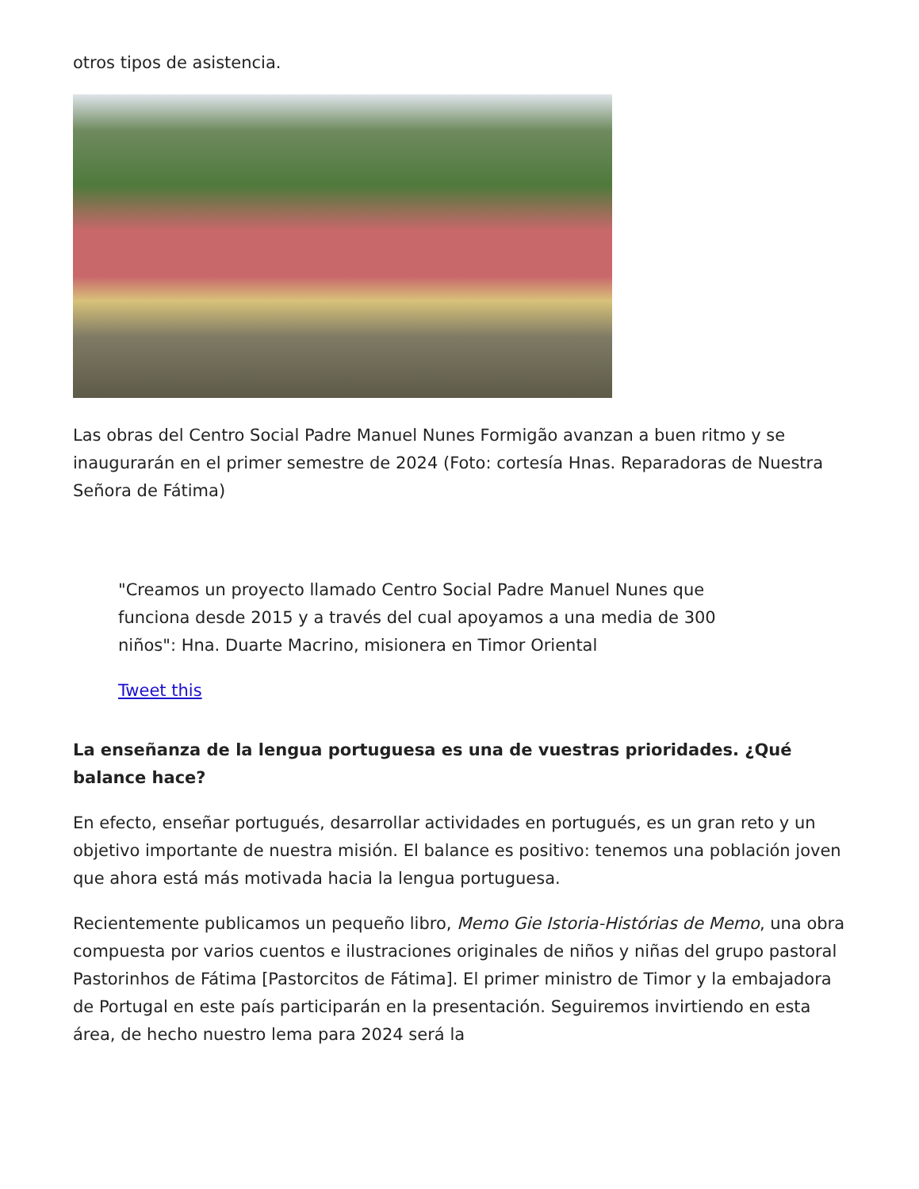otros tipos de asistencia.
Las obras del Centro Social Padre Manuel Nunes Formigão avanzan a buen ritmo y se inaugurarán en el primer semestre de 2024 (Foto: cortesía Hnas. Reparadoras de Nuestra Señora de Fátima)
"Creamos un proyecto llamado Centro Social Padre Manuel Nunes que funciona desde 2015 y a través del cual apoyamos a una media de 300 niños": Hna. Duarte Macrino, misionera en Timor Oriental
Tweet this
La enseñanza de la lengua portuguesa es una de vuestras prioridades. ¿Qué balance hace?
En efecto, enseñar portugués, desarrollar actividades en portugués, es un gran reto y un objetivo importante de nuestra misión. El balance es positivo: tenemos una población joven que ahora está más motivada hacia la lengua portuguesa.
Recientemente publicamos un pequeño libro, Memo Gie Istoria-Histórias de Memo, una obra compuesta por varios cuentos e ilustraciones originales de niños y niñas del grupo pastoral Pastorinhos de Fátima [Pastorcitos de Fátima]. El primer ministro de Timor y la embajadora de Portugal en este país participarán en la presentación. Seguiremos invirtiendo en esta área, de hecho nuestro lema para 2024 será la